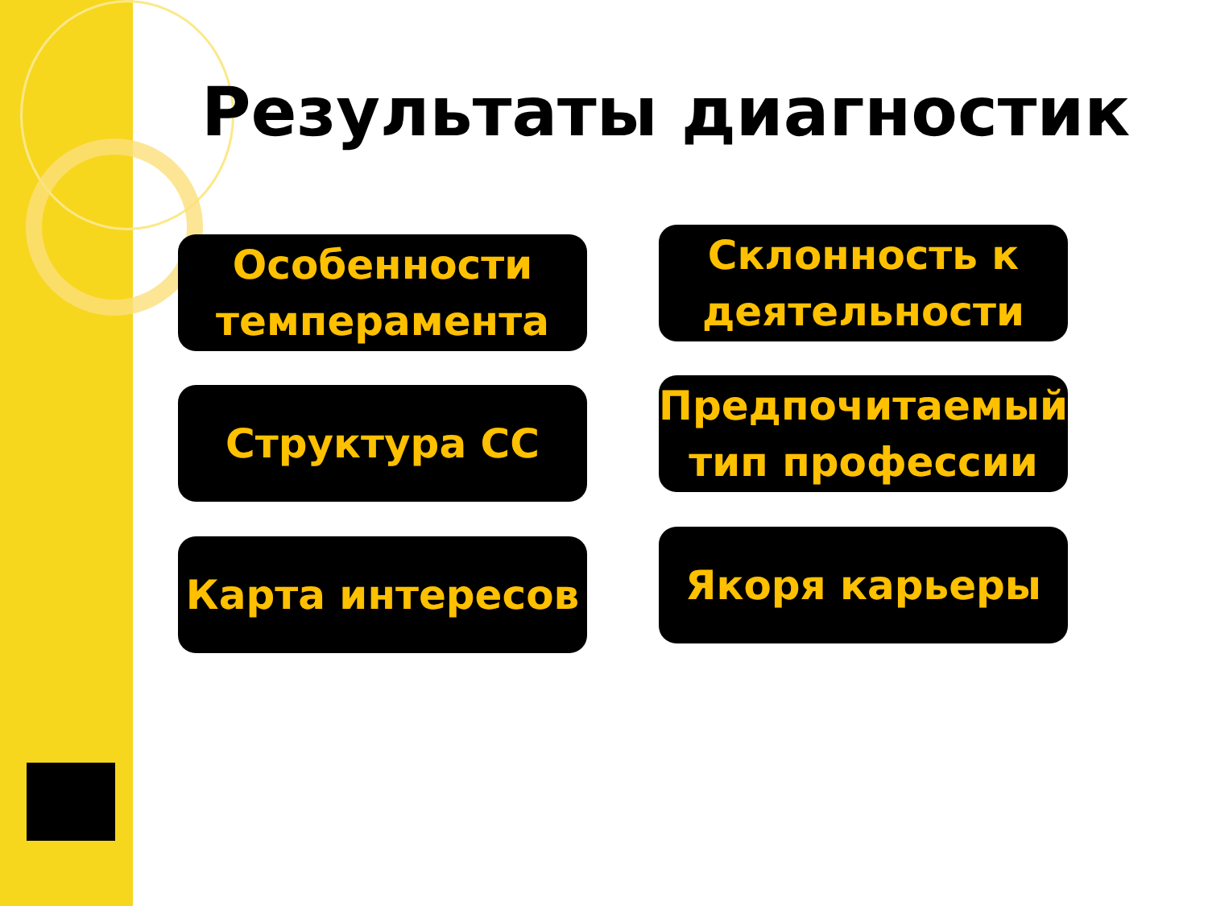Результаты диагностик
Особенности темперамента
Структура СС
Карта интересов
Склонность к деятельности
Предпочитаемый тип профессии
Якоря карьеры